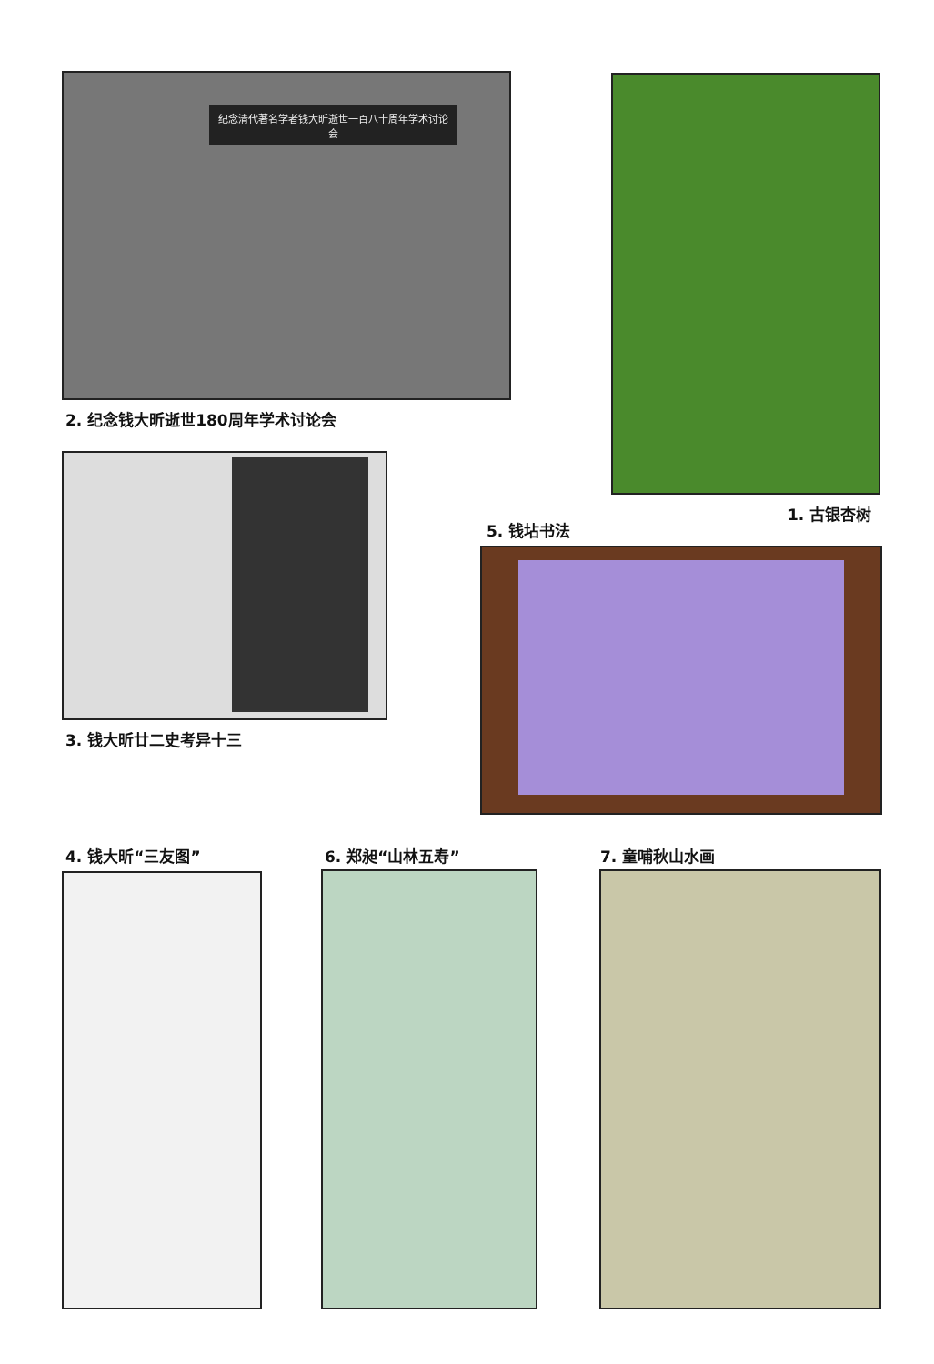纪念清代著名学者钱大昕逝世一百八十周年学术讨论会
2. 纪念钱大昕逝世180周年学术讨论会
1. 古银杏树
3. 钱大昕廿二史考异十三
5. 钱坫书法
4. 钱大昕“三友图” 6. 郑昶“山林五寿” 7. 童哺秋山水画